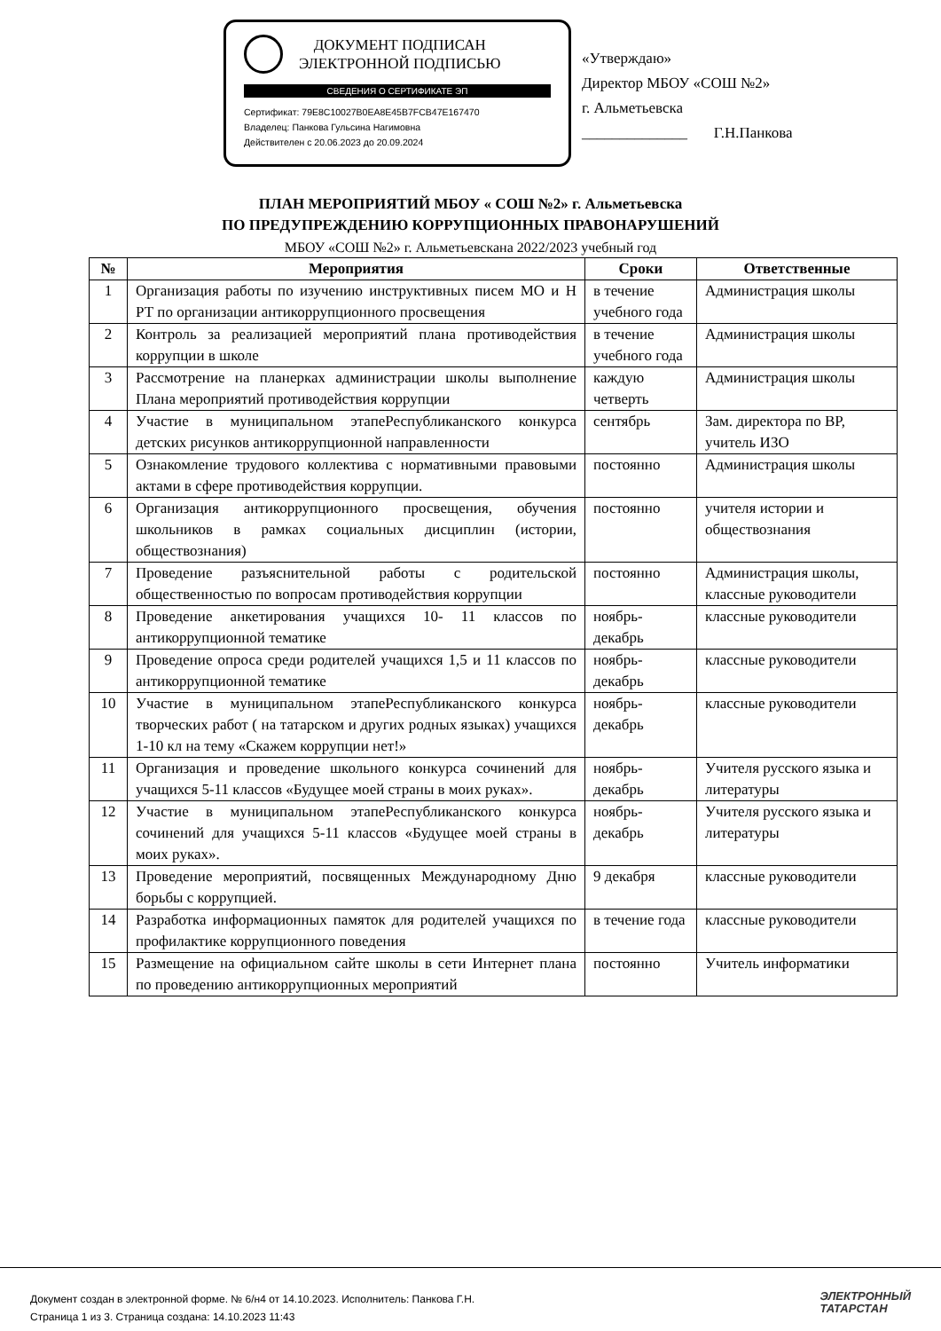ДОКУМЕНТ ПОДПИСАН
ЭЛЕКТРОННОЙ ПОДПИСЬЮ
СВЕДЕНИЯ О СЕРТИФИКАТЕ ЭП
Сертификат: 79E8C10027B0EA8E45B7FCB47E167470
Владелец: Панкова Гульсина Нагимовна
Действителен с 20.06.2023 до 20.09.2024
«Утверждаю»
Директор МБОУ «СОШ №2»
г. Альметьевска
______________ Г.Н.Панкова
ПЛАН МЕРОПРИЯТИЙ МБОУ « СОШ №2» г. Альметьевска
ПО ПРЕДУПРЕЖДЕНИЮ КОРРУПЦИОННЫХ ПРАВОНАРУШЕНИЙ
МБОУ «СОШ №2» г. Альметьевскана 2022/2023 учебный год
| № | Мероприятия | Сроки | Ответственные |
| --- | --- | --- | --- |
| 1 | Организация работы по изучению инструктивных писем МО и Н РТ по организации антикоррупционного просвещения | в течение учебного года | Администрация школы |
| 2 | Контроль за реализацией мероприятий плана противодействия коррупции в школе | в течение учебного года | Администрация школы |
| 3 | Рассмотрение на планерках администрации школы выполнение Плана мероприятий противодействия коррупции | каждую четверть | Администрация школы |
| 4 | Участие в муниципальном этапеРеспубликанского конкурса детских рисунков антикоррупционной направленности | сентябрь | Зам. директора по ВР, учитель ИЗО |
| 5 | Ознакомление трудового коллектива с нормативными правовыми актами в сфере противодействия коррупции. | постоянно | Администрация школы |
| 6 | Организация антикоррупционного просвещения, обучения школьников в рамках социальных дисциплин (истории, обществознания) | постоянно | учителя истории и обществознания |
| 7 | Проведение разъяснительной работы с родительской общественностью по вопросам противодействия коррупции | постоянно | Администрация школы, классные руководители |
| 8 | Проведение анкетирования учащихся 10- 11 классов по антикоррупционной тематике | ноябрь-декабрь | классные руководители |
| 9 | Проведение опроса среди родителей учащихся 1,5 и 11 классов по антикоррупционной тематике | ноябрь-декабрь | классные руководители |
| 10 | Участие в муниципальном этапеРеспубликанского конкурса творческих работ ( на татарском и других родных языках) учащихся 1-10 кл на тему «Скажем коррупции нет!» | ноябрь-декабрь | классные руководители |
| 11 | Организация и проведение школьного конкурса сочинений для учащихся 5-11 классов «Будущее моей страны в моих руках». | ноябрь-декабрь | Учителя русского языка и литературы |
| 12 | Участие в муниципальном этапеРеспубликанского конкурса сочинений для учащихся 5-11 классов «Будущее моей страны в моих руках». | ноябрь-декабрь | Учителя русского языка и литературы |
| 13 | Проведение мероприятий, посвященных Международному Дню борьбы с коррупцией. | 9 декабря | классные руководители |
| 14 | Разработка информационных памяток для родителей учащихся по профилактике коррупционного поведения | в течение года | классные руководители |
| 15 | Размещение на официальном сайте школы в сети Интернет плана по проведению антикоррупционных мероприятий | постоянно | Учитель информатики |
Документ создан в электронной форме. № 6/н4 от 14.10.2023. Исполнитель: Панкова Г.Н.
Страница 1 из 3. Страница создана: 14.10.2023 11:43
ЭЛЕКТРОННЫЙ
ТАТАРСТАН